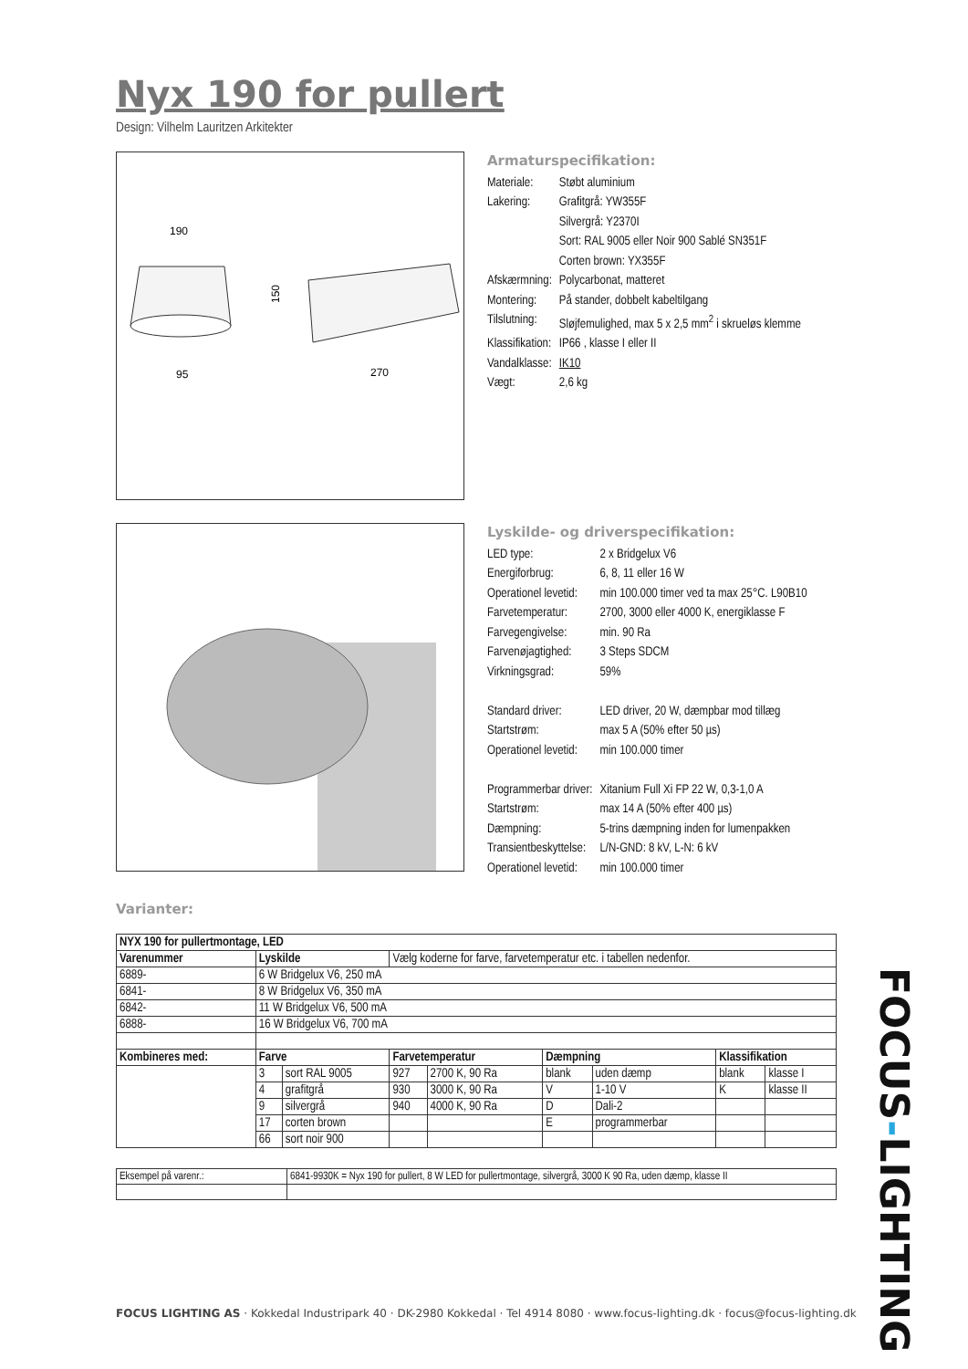Nyx 190 for pullert
Design: Vilhelm Lauritzen Arkitekter
190
150
95
270
Armaturspecifikation:
| Materiale: | Støbt aluminium |
| Lakering: | Grafitgrå: YW355F Silvergrå: Y2370I Sort: RAL 9005 eller Noir 900 Sablé SN351F Corten brown: YX355F |
| Afskærmning: | Polycarbonat, matteret |
| Montering: | På stander, dobbelt kabeltilgang |
| Tilslutning: | Sløjfemulighed, max 5 x 2,5 mm<sup>2</sup> i skrueløs klemme |
| Klassifikation: | IP66 , klasse I eller II |
| Vandalklasse: | IK10 |
| Vægt: | 2,6 kg |
Lyskilde- og driverspecifikation:
| LED type: | 2 x Bridgelux V6 |
| Energiforbrug: | 6, 8, 11 eller 16 W |
| Operationel levetid: | min 100.000 timer ved ta max 25°C. L90B10 |
| Farvetemperatur: | 2700, 3000 eller 4000 K, energiklasse F |
| Farvegengivelse: | min. 90 Ra |
| Farvenøjagtighed: | 3 Steps SDCM |
| Virkningsgrad: | 59% |
| Standard driver: | LED driver, 20 W, dæmpbar mod tillæg |
| Startstrøm: | max 5 A (50% efter 50 µs) |
| Operationel levetid: | min 100.000 timer |
| Programmerbar driver: | Xitanium Full Xi FP 22 W, 0,3-1,0 A |
| Startstrøm: | max 14 A (50% efter 400 µs) |
| Dæmpning: | 5-trins dæmpning inden for lumenpakken |
| Transientbeskyttelse: | L/N-GND: 8 kV, L-N: 6 kV |
| Operationel levetid: | min 100.000 timer |
Varianter:
| NYX 190 for pullertmontage, LED | | | | | | | | |
| --- | --- | --- | --- | --- | --- | --- | --- | --- |
| Varenummer | Lyskilde | | Vælg koderne for farve, farvetemperatur etc. i tabellen nedenfor. | | | | | |
| 6889- | 6 W Bridgelux V6, 250 mA | | | | | | | |
| 6841- | 8 W Bridgelux V6, 350 mA | | | | | | | |
| 6842- | 11 W Bridgelux V6, 500 mA | | | | | | | |
| 6888- | 16 W Bridgelux V6, 700 mA | | | | | | | |
| Kombineres med: | Farve | | Farvetemperatur | | Dæmpning | | Klassifikation | |
| | 3 | sort RAL 9005 | 927 | 2700 K, 90 Ra | blank | uden dæmp | blank | klasse I |
| | 4 | grafitgrå | 930 | 3000 K, 90 Ra | V | 1-10 V | K | klasse II |
| | 9 | silvergrå | 940 | 4000 K, 90 Ra | D | Dali-2 | | |
| | 17 | corten brown | | | E | programmerbar | | |
| | 66 | sort noir 900 | | | | | | |
| Eksempel på varenr.: | 6841-9930K = Nyx 190 for pullert, 8 W LED for pullertmontage, silvergrå, 3000 K 90 Ra, uden dæmp, klasse II |
FOCUS LIGHTING AS · Kokkedal Industripark 40 · DK-2980 Kokkedal · Tel 4914 8080 · www.focus-lighting.dk · focus@focus-lighting.dk
FOCUS-LIGHTING